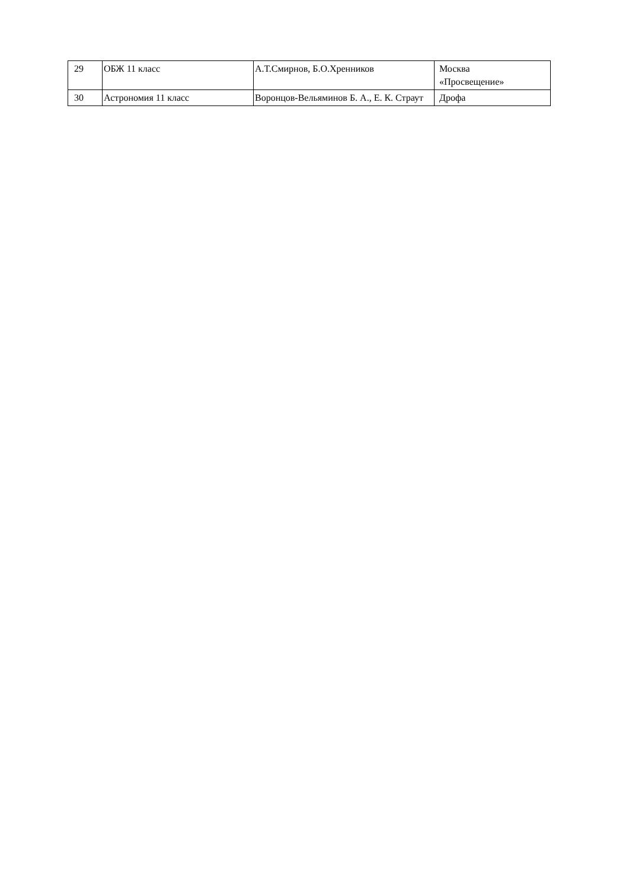| 29 | ОБЖ 11 класс | А.Т.Смирнов, Б.О.Хренников | Москва «Просвещение» |
| 30 | Астрономия 11 класс | Воронцов-Вельяминов Б. А., Е. К. Страут | Дрофа |